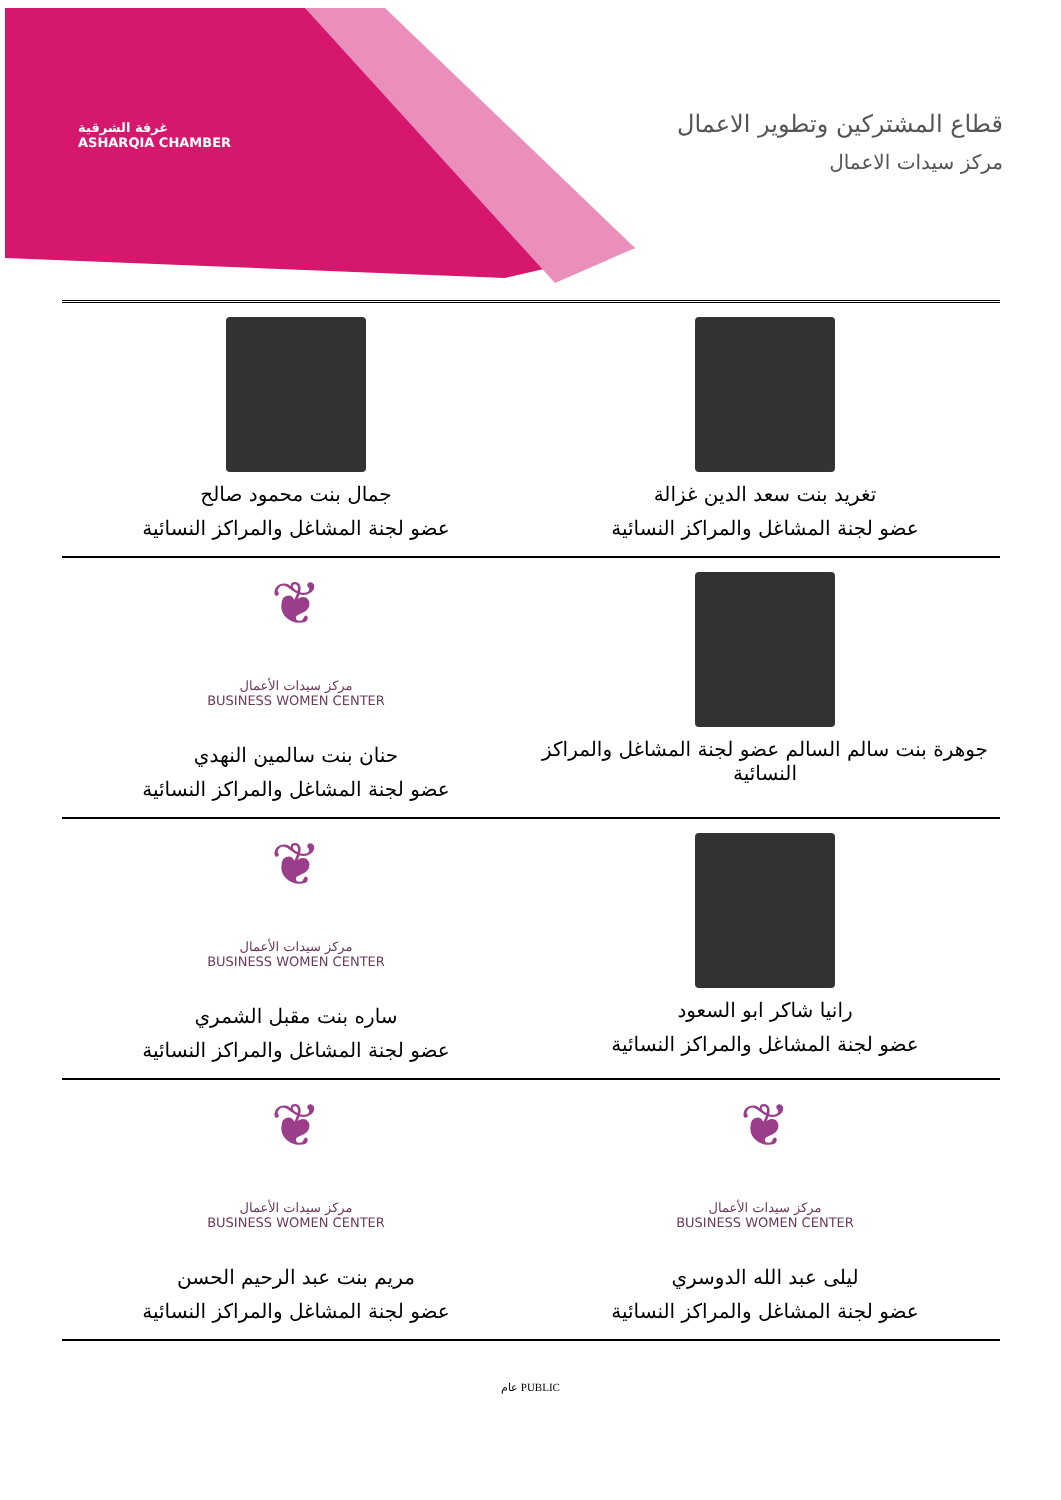غرفة الشرقية
ASHARQIA CHAMBER
قطاع المشتركين وتطوير الاعمال
مركز سيدات الاعمال
| تغريد بنت سعد الدين غزالة عضو لجنة المشاغل والمراكز النسائية | جمال بنت محمود صالح عضو لجنة المشاغل والمراكز النسائية |
| جوهرة بنت سالم السالم عضو لجنة المشاغل والمراكز النسائية | ❦ مركز سيدات الأعمال BUSINESS WOMEN CENTER حنان بنت سالمين النهدي عضو لجنة المشاغل والمراكز النسائية |
| رانيا شاكر ابو السعود عضو لجنة المشاغل والمراكز النسائية | ❦ مركز سيدات الأعمال BUSINESS WOMEN CENTER ساره بنت مقبل الشمري عضو لجنة المشاغل والمراكز النسائية |
| ❦ مركز سيدات الأعمال BUSINESS WOMEN CENTER ليلى عبد الله الدوسري عضو لجنة المشاغل والمراكز النسائية | ❦ مركز سيدات الأعمال BUSINESS WOMEN CENTER مريم بنت عبد الرحيم الحسن عضو لجنة المشاغل والمراكز النسائية |
عام PUBLIC